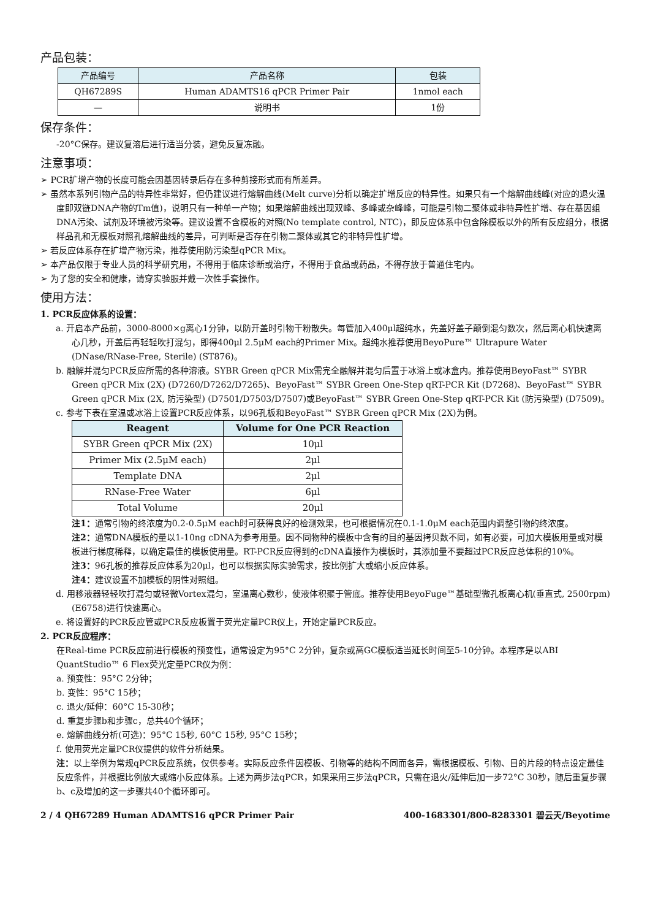产品包装：
| 产品编号 | 产品名称 | 包装 |
| --- | --- | --- |
| QH67289S | Human ADAMTS16 qPCR Primer Pair | 1nmol each |
| — | 说明书 | 1份 |
保存条件：
-20°C保存。建议复溶后进行适当分装，避免反复冻融。
注意事项：
➢ PCR扩增产物的长度可能会因基因转录后存在多种剪接形式而有所差异。
➢ 虽然本系列引物产品的特异性非常好，但仍建议进行熔解曲线(Melt curve)分析以确定扩增反应的特异性。如果只有一个熔解曲线峰(对应的退火温度即双链DNA产物的Tm值)，说明只有一种单一产物；如果熔解曲线出现双峰、多峰或杂峰峰，可能是引物二聚体或非特异性扩增、存在基因组DNA污染、试剂及环境被污染等。建议设置不含模板的对照(No template control, NTC)，即反应体系中包含除模板以外的所有反应组分，根据样品孔和无模板对照孔熔解曲线的差异，可判断是否存在引物二聚体或其它的非特异性扩增。
➢ 若反应体系存在扩增产物污染，推荐使用防污染型qPCR Mix。
➢ 本产品仅限于专业人员的科学研究用，不得用于临床诊断或治疗，不得用于食品或药品，不得存放于普通住宅内。
➢ 为了您的安全和健康，请穿实验服并戴一次性手套操作。
使用方法：
1. PCR反应体系的设置：
a. 开启本产品前，3000-8000×g离心1分钟，以防开盖时引物干粉散失。每管加入400μl超纯水，先盖好盖子颠倒混匀数次，然后离心机快速离心几秒，开盖后再轻轻吹打混匀，即得400μl 2.5μM each的Primer Mix。超纯水推荐使用BeyoPure™ Ultrapure Water (DNase/RNase-Free, Sterile) (ST876)。
b. 融解并混匀PCR反应所需的各种溶液。SYBR Green qPCR Mix需完全融解并混匀后置于冰浴上或冰盒内。推荐使用BeyoFast™ SYBR Green qPCR Mix (2X) (D7260/D7262/D7265)、BeyoFast™ SYBR Green One-Step qRT-PCR Kit (D7268)、BeyoFast™ SYBR Green qPCR Mix (2X, 防污染型) (D7501/D7503/D7507)或BeyoFast™ SYBR Green One-Step qRT-PCR Kit (防污染型) (D7509)。
c. 参考下表在室温或冰浴上设置PCR反应体系，以96孔板和BeyoFast™ SYBR Green qPCR Mix (2X)为例。
| Reagent | Volume for One PCR Reaction |
| --- | --- |
| SYBR Green qPCR Mix (2X) | 10μl |
| Primer Mix (2.5μM each) | 2μl |
| Template DNA | 2μl |
| RNase-Free Water | 6μl |
| Total Volume | 20μl |
注1：通常引物的终浓度为0.2-0.5μM each时可获得良好的检测效果，也可根据情况在0.1-1.0μM each范围内调整引物的终浓度。
注2：通常DNA模板的量以1-10ng cDNA为参考用量。因不同物种的模板中含有的目的基因拷贝数不同，如有必要，可加大模板用量或对模板进行梯度稀释，以确定最佳的模板使用量。RT-PCR反应得到的cDNA直接作为模板时，其添加量不要超过PCR反应总体积的10%。
注3：96孔板的推荐反应体系为20μl，也可以根据实际实验需求，按比例扩大或缩小反应体系。
注4：建议设置不加模板的阴性对照组。
d. 用移液器轻轻吹打混匀或轻微Vortex混匀，室温离心数秒，使液体积聚于管底。推荐使用BeyoFuge™基础型微孔板离心机(垂直式, 2500rpm) (E6758)进行快速离心。
e. 将设置好的PCR反应管或PCR反应板置于荧光定量PCR仪上，开始定量PCR反应。
2. PCR反应程序：
在Real-time PCR反应前进行模板的预变性，通常设定为95°C 2分钟，复杂或高GC模板适当延长时间至5-10分钟。本程序是以ABI QuantStudio™ 6 Flex荧光定量PCR仪为例：
a. 预变性：95°C 2分钟；
b. 变性：95°C 15秒；
c. 退火/延伸：60°C 15-30秒；
d. 重复步骤b和步骤c，总共40个循环；
e. 熔解曲线分析(可选)：95°C 15秒, 60°C 15秒, 95°C 15秒；
f. 使用荧光定量PCR仪提供的软件分析结果。
注：以上举例为常规qPCR反应系统，仅供参考。实际反应条件因模板、引物等的结构不同而各异，需根据模板、引物、目的片段的特点设定最佳反应条件，并根据比例放大或缩小反应体系。上述为两步法qPCR，如果采用三步法qPCR，只需在退火/延伸后加一步72°C 30秒，随后重复步骤b、c及增加的这一步骤共40个循环即可。
2 / 4 QH67289 Human ADAMTS16 qPCR Primer Pair 400-1683301/800-8283301 碧云天/Beyotime